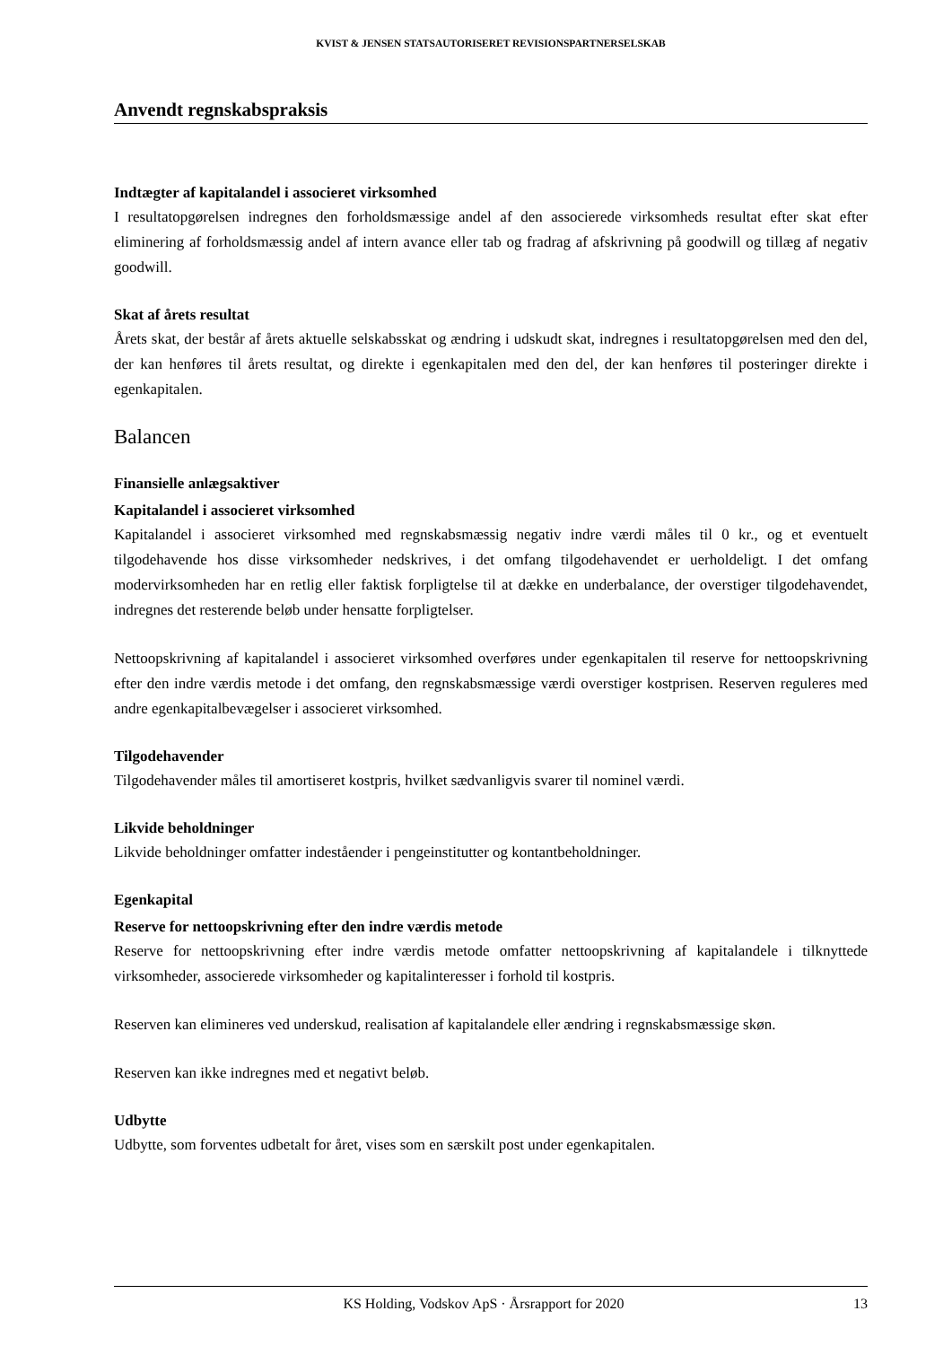KVIST & JENSEN STATSAUTORISERET REVISIONSPARTNERSELSKAB
Anvendt regnskabspraksis
Indtægter af kapitalandel i associeret virksomhed
I resultatopgørelsen indregnes den forholdsmæssige andel af den associerede virksomheds resultat efter skat efter eliminering af forholdsmæssig andel af intern avance eller tab og fradrag af afskrivning på goodwill og tillæg af negativ goodwill.
Skat af årets resultat
Årets skat, der består af årets aktuelle selskabsskat og ændring i udskudt skat, indregnes i resultatopgørelsen med den del, der kan henføres til årets resultat, og direkte i egenkapitalen med den del, der kan henføres til posteringer direkte i egenkapitalen.
Balancen
Finansielle anlægsaktiver
Kapitalandel i associeret virksomhed
Kapitalandel i associeret virksomhed med regnskabsmæssig negativ indre værdi måles til 0 kr., og et eventuelt tilgodehavende hos disse virksomheder nedskrives, i det omfang tilgodehavendet er uerholdeligt. I det omfang modervirksomheden har en retlig eller faktisk forpligtelse til at dække en underbalance, der overstiger tilgodehavendet, indregnes det resterende beløb under hensatte forpligtelser.
Nettoopskrivning af kapitalandel i associeret virksomhed overføres under egenkapitalen til reserve for nettoopskrivning efter den indre værdis metode i det omfang, den regnskabsmæssige værdi overstiger kostprisen. Reserven reguleres med andre egenkapitalbevægelser i associeret virksomhed.
Tilgodehavender
Tilgodehavender måles til amortiseret kostpris, hvilket sædvanligvis svarer til nominel værdi.
Likvide beholdninger
Likvide beholdninger omfatter indeståender i pengeinstitutter og kontantbeholdninger.
Egenkapital
Reserve for nettoopskrivning efter den indre værdis metode
Reserve for nettoopskrivning efter indre værdis metode omfatter nettoopskrivning af kapitalandele i tilknyttede virksomheder, associerede virksomheder og kapitalinteresser i forhold til kostpris.
Reserven kan elimineres ved underskud, realisation af kapitalandele eller ændring i regnskabsmæssige skøn.
Reserven kan ikke indregnes med et negativt beløb.
Udbytte
Udbytte, som forventes udbetalt for året, vises som en særskilt post under egenkapitalen.
KS Holding, Vodskov ApS · Årsrapport for 2020 13